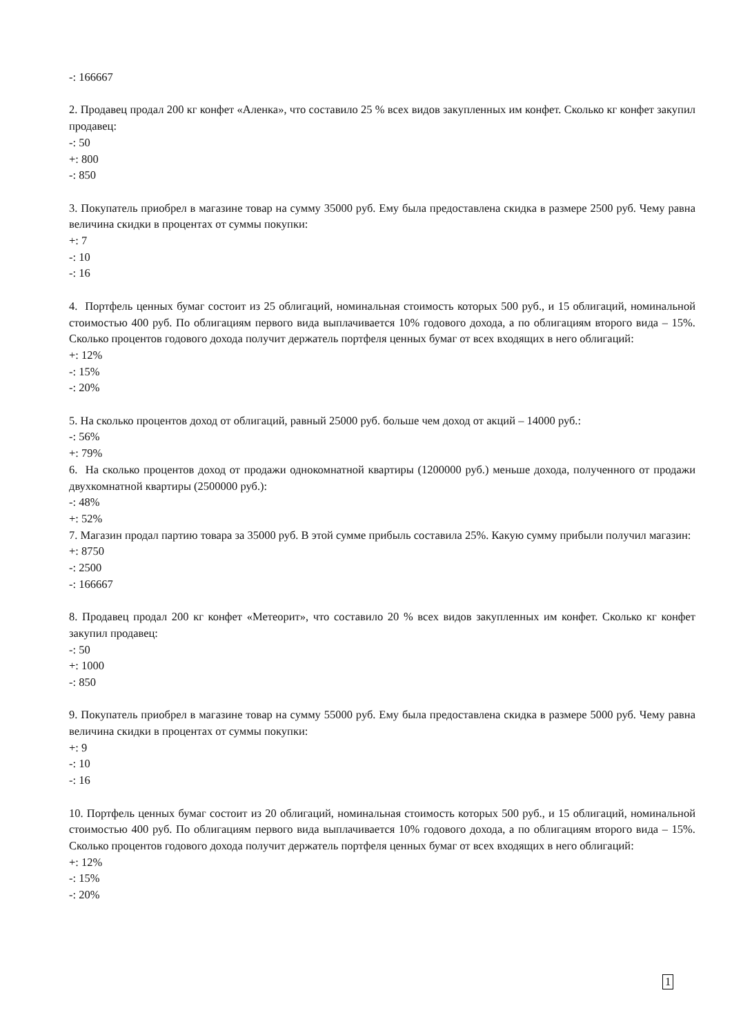-: 166667
2. Продавец продал 200 кг конфет «Аленка», что составило 25 % всех видов закупленных им конфет. Сколько кг конфет закупил продавец:
-: 50
+: 800
-: 850
3. Покупатель приобрел в магазине товар на сумму 35000 руб. Ему была предоставлена скидка в размере 2500 руб. Чему равна величина скидки в процентах от суммы покупки:
+: 7
-: 10
-: 16
4. Портфель ценных бумаг состоит из 25 облигаций, номинальная стоимость которых 500 руб., и 15 облигаций, номинальной стоимостью 400 руб. По облигациям первого вида выплачивается 10% годового дохода, а по облигациям второго вида – 15%. Сколько процентов годового дохода получит держатель портфеля ценных бумаг от всех входящих в него облигаций:
+: 12%
-: 15%
-: 20%
5. На сколько процентов доход от облигаций, равный 25000 руб. больше чем доход от акций – 14000 руб.:
-: 56%
+: 79%
6. На сколько процентов доход от продажи однокомнатной квартиры (1200000 руб.) меньше дохода, полученного от продажи двухкомнатной квартиры (2500000 руб.):
-: 48%
+: 52%
7. Магазин продал партию товара за 35000 руб. В этой сумме прибыль составила 25%. Какую сумму прибыли получил магазин:
+: 8750
-: 2500
-: 166667
8. Продавец продал 200 кг конфет «Метеорит», что составило 20 % всех видов закупленных им конфет. Сколько кг конфет закупил продавец:
-: 50
+: 1000
-: 850
9. Покупатель приобрел в магазине товар на сумму 55000 руб. Ему была предоставлена скидка в размере 5000 руб. Чему равна величина скидки в процентах от суммы покупки:
+: 9
-: 10
-: 16
10. Портфель ценных бумаг состоит из 20 облигаций, номинальная стоимость которых 500 руб., и 15 облигаций, номинальной стоимостью 400 руб. По облигациям первого вида выплачивается 10% годового дохода, а по облигациям второго вида – 15%. Сколько процентов годового дохода получит держатель портфеля ценных бумаг от всех входящих в него облигаций:
+: 12%
-: 15%
-: 20%
1